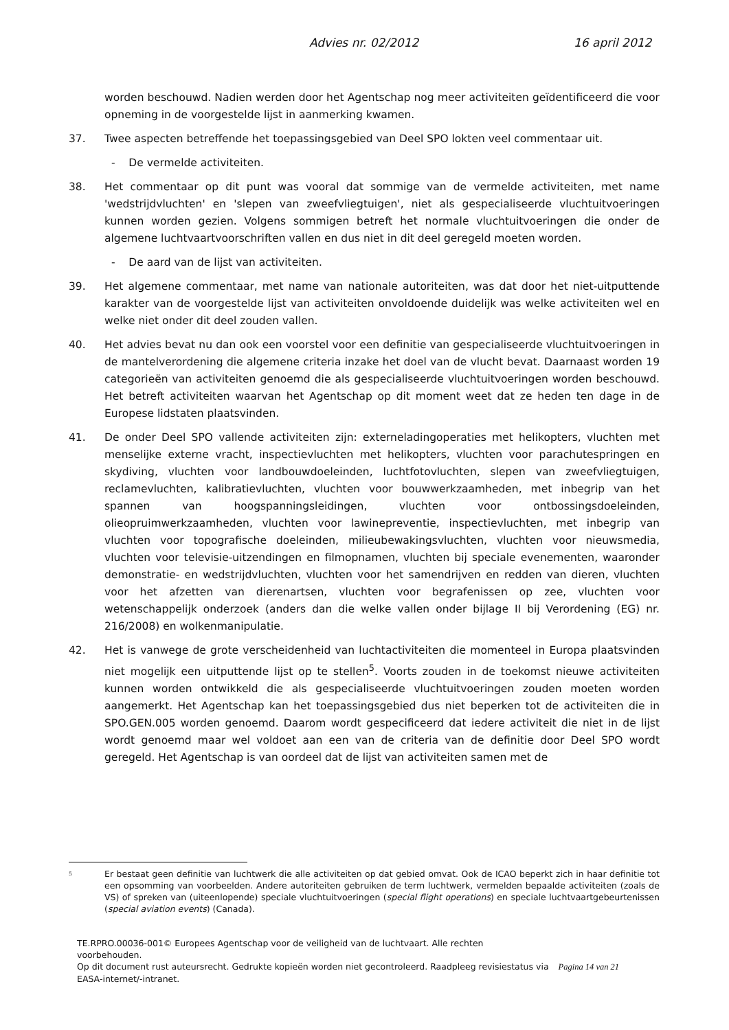Advies nr. 02/2012 16 april 2012
worden beschouwd. Nadien werden door het Agentschap nog meer activiteiten geïdentificeerd die voor opneming in de voorgestelde lijst in aanmerking kwamen.
37. Twee aspecten betreffende het toepassingsgebied van Deel SPO lokten veel commentaar uit.
- De vermelde activiteiten.
38. Het commentaar op dit punt was vooral dat sommige van de vermelde activiteiten, met name 'wedstrijdvluchten' en 'slepen van zweefvliegtuigen', niet als gespecialiseerde vluchtuitvoeringen kunnen worden gezien. Volgens sommigen betreft het normale vluchtuitvoeringen die onder de algemene luchtvaartvoorschriften vallen en dus niet in dit deel geregeld moeten worden.
- De aard van de lijst van activiteiten.
39. Het algemene commentaar, met name van nationale autoriteiten, was dat door het niet-uitputtende karakter van de voorgestelde lijst van activiteiten onvoldoende duidelijk was welke activiteiten wel en welke niet onder dit deel zouden vallen.
40. Het advies bevat nu dan ook een voorstel voor een definitie van gespecialiseerde vluchtuitvoeringen in de mantelverordening die algemene criteria inzake het doel van de vlucht bevat. Daarnaast worden 19 categorieën van activiteiten genoemd die als gespecialiseerde vluchtuitvoeringen worden beschouwd. Het betreft activiteiten waarvan het Agentschap op dit moment weet dat ze heden ten dage in de Europese lidstaten plaatsvinden.
41. De onder Deel SPO vallende activiteiten zijn: externeladingoperaties met helikopters, vluchten met menselijke externe vracht, inspectievluchten met helikopters, vluchten voor parachutespringen en skydiving, vluchten voor landbouwdoeleinden, luchtfotovluchten, slepen van zweefvliegtuigen, reclamevluchten, kalibratievluchten, vluchten voor bouwwerkzaamheden, met inbegrip van het spannen van hoogspanningsleidingen, vluchten voor ontbossingsdoeleinden, olieopruimwerkzaamheden, vluchten voor lawinepreventie, inspectievluchten, met inbegrip van vluchten voor topografische doeleinden, milieubewakingsvluchten, vluchten voor nieuwsmedia, vluchten voor televisie-uitzendingen en filmopnamen, vluchten bij speciale evenementen, waaronder demonstratie- en wedstrijdvluchten, vluchten voor het samendrijven en redden van dieren, vluchten voor het afzetten van dierenartsen, vluchten voor begrafenissen op zee, vluchten voor wetenschappelijk onderzoek (anders dan die welke vallen onder bijlage II bij Verordening (EG) nr. 216/2008) en wolkenmanipulatie.
42. Het is vanwege de grote verscheidenheid van luchtactiviteiten die momenteel in Europa plaatsvinden niet mogelijk een uitputtende lijst op te stellen<sup>5</sup>. Voorts zouden in de toekomst nieuwe activiteiten kunnen worden ontwikkeld die als gespecialiseerde vluchtuitvoeringen zouden moeten worden aangemerkt. Het Agentschap kan het toepassingsgebied dus niet beperken tot de activiteiten die in SPO.GEN.005 worden genoemd. Daarom wordt gespecificeerd dat iedere activiteit die niet in de lijst wordt genoemd maar wel voldoet aan een van de criteria van de definitie door Deel SPO wordt geregeld. Het Agentschap is van oordeel dat de lijst van activiteiten samen met de
<sup>5</sup>
Er bestaat geen definitie van luchtwerk die alle activiteiten op dat gebied omvat. Ook de ICAO beperkt zich in haar definitie tot een opsomming van voorbeelden. Andere autoriteiten gebruiken de term luchtwerk, vermelden bepaalde activiteiten (zoals de VS) of spreken van (uiteenlopende) speciale vluchtuitvoeringen (special flight operations) en speciale luchtvaartgebeurtenissen (special aviation events) (Canada).
TE.RPRO.00036-001© Europees Agentschap voor de veiligheid van de luchtvaart. Alle rechten
voorbehouden.
Op dit document rust auteursrecht. Gedrukte kopieën worden niet gecontroleerd. Raadpleeg revisiestatus via Pagina 14 van 21
EASA-internet/-intranet.